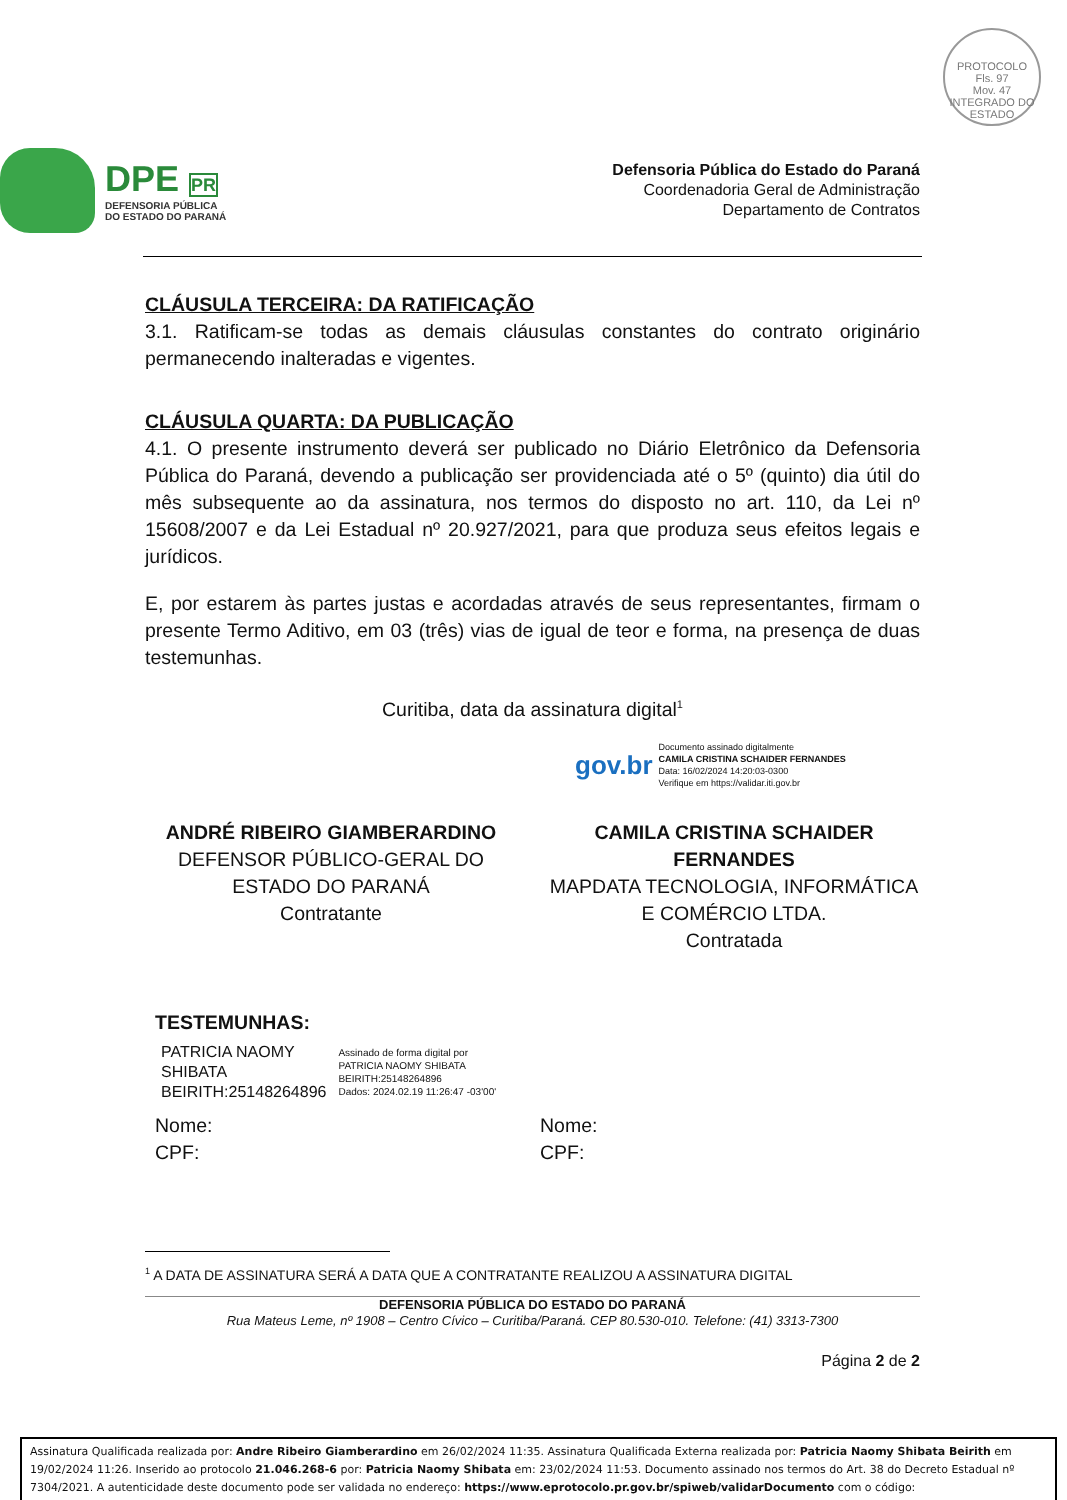PROTOCOLO
Fls. 97
Mov. 47
INTEGRADO DO ESTADO
DPE PR
DEFENSORIA PÚBLICA
DO ESTADO DO PARANÁ
Defensoria Pública do Estado do Paraná
Coordenadoria Geral de Administração
Departamento de Contratos
CLÁUSULA TERCEIRA: DA RATIFICAÇÃO
3.1. Ratificam-se todas as demais cláusulas constantes do contrato originário permanecendo inalteradas e vigentes.
CLÁUSULA QUARTA: DA PUBLICAÇÃO
4.1. O presente instrumento deverá ser publicado no Diário Eletrônico da Defensoria Pública do Paraná, devendo a publicação ser providenciada até o 5º (quinto) dia útil do mês subsequente ao da assinatura, nos termos do disposto no art. 110, da Lei nº 15608/2007 e da Lei Estadual nº 20.927/2021, para que produza seus efeitos legais e jurídicos.
E, por estarem às partes justas e acordadas através de seus representantes, firmam o presente Termo Aditivo, em 03 (três) vias de igual de teor e forma, na presença de duas testemunhas.
Curitiba, data da assinatura digital<sup>1</sup>
gov.br Documento assinado digitalmente
CAMILA CRISTINA SCHAIDER FERNANDES
Data: 16/02/2024 14:20:03-0300
Verifique em https://validar.iti.gov.br
ANDRÉ RIBEIRO GIAMBERARDINO
DEFENSOR PÚBLICO-GERAL DO ESTADO DO PARANÁ
Contratante
CAMILA CRISTINA SCHAIDER FERNANDES
MAPDATA TECNOLOGIA, INFORMÁTICA E COMÉRCIO LTDA.
Contratada
TESTEMUNHAS:
PATRICIA NAOMY
SHIBATA
BEIRITH:25148264896 Assinado de forma digital por
PATRICIA NAOMY SHIBATA
BEIRITH:25148264896
Dados: 2024.02.19 11:26:47 -03'00'
Nome:
CPF:
Nome:
CPF:
<sup>1</sup> A DATA DE ASSINATURA SERÁ A DATA QUE A CONTRATANTE REALIZOU A ASSINATURA DIGITAL
DEFENSORIA PÚBLICA DO ESTADO DO PARANÁ
Rua Mateus Leme, nº 1908 – Centro Cívico – Curitiba/Paraná. CEP 80.530-010. Telefone: (41) 3313-7300
Página 2 de 2
Assinatura Qualificada realizada por: Andre Ribeiro Giamberardino em 26/02/2024 11:35. Assinatura Qualificada Externa realizada por: Patricia Naomy Shibata Beirith em 19/02/2024 11:26. Inserido ao protocolo 21.046.268-6 por: Patricia Naomy Shibata em: 23/02/2024 11:53. Documento assinado nos termos do Art. 38 do Decreto Estadual nº 7304/2021. A autenticidade deste documento pode ser validada no endereço: https://www.eprotocolo.pr.gov.br/spiweb/validarDocumento com o código: